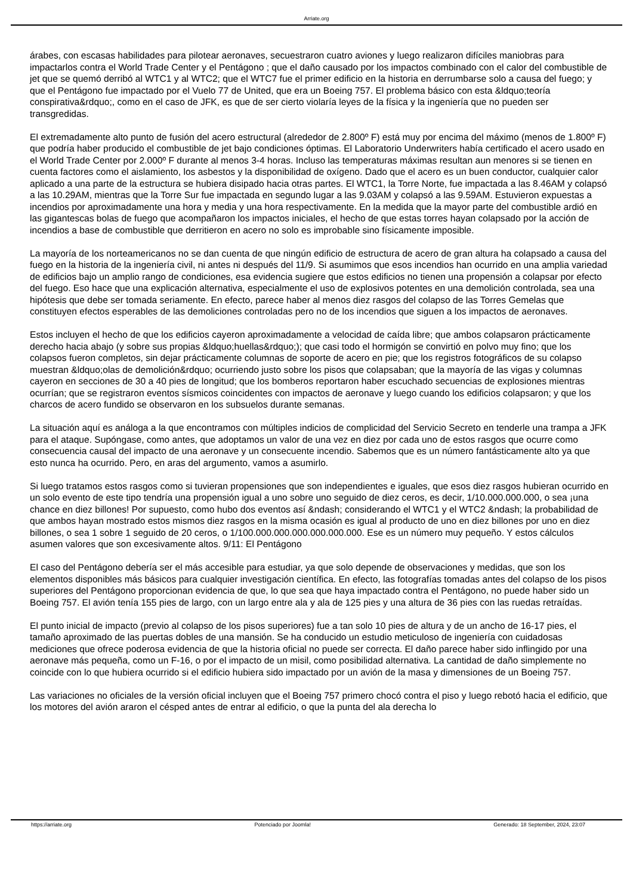Arriate.org
árabes, con escasas habilidades para pilotear aeronaves, secuestraron cuatro aviones y luego realizaron difíciles maniobras para impactarlos contra el World Trade Center y el Pentágono ; que el daño causado por los impactos combinado con el calor del combustible de jet que se quemó derribó al WTC1 y al WTC2; que el WTC7 fue el primer edificio en la historia en derrumbarse solo a causa del fuego; y que el Pentágono fue impactado por el Vuelo 77 de United, que era un Boeing 757. El problema básico con esta &ldquo;teoría conspirativa&rdquo;, como en el caso de JFK, es que de ser cierto violaría leyes de la física y la ingeniería que no pueden ser transgredidas.
El extremadamente alto punto de fusión del acero estructural (alrededor de 2.800º F) está muy por encima del máximo (menos de 1.800º F) que podría haber producido el combustible de jet bajo condiciones óptimas. El Laboratorio Underwriters había certificado el acero usado en el World Trade Center por 2.000º F durante al menos 3-4 horas. Incluso las temperaturas máximas resultan aun menores si se tienen en cuenta factores como el aislamiento, los asbestos y la disponibilidad de oxígeno. Dado que el acero es un buen conductor, cualquier calor aplicado a una parte de la estructura se hubiera disipado hacia otras partes. El WTC1, la Torre Norte, fue impactada a las 8.46AM y colapsó a las 10.29AM, mientras que la Torre Sur fue impactada en segundo lugar a las 9.03AM y colapsó a las 9.59AM. Estuvieron expuestas a incendios por aproximadamente una hora y media y una hora respectivamente. En la medida que la mayor parte del combustible ardió en las gigantescas bolas de fuego que acompañaron los impactos iniciales, el hecho de que estas torres hayan colapsado por la acción de incendios a base de combustible que derritieron en acero no solo es improbable sino físicamente imposible.
La mayoría de los norteamericanos no se dan cuenta de que ningún edificio de estructura de acero de gran altura ha colapsado a causa del fuego en la historia de la ingeniería civil, ni antes ni después del 11/9. Si asumimos que esos incendios han ocurrido en una amplia variedad de edificios bajo un amplio rango de condiciones, esa evidencia sugiere que estos edificios no tienen una propensión a colapsar por efecto del fuego. Eso hace que una explicación alternativa, especialmente el uso de explosivos potentes en una demolición controlada, sea una hipótesis que debe ser tomada seriamente. En efecto, parece haber al menos diez rasgos del colapso de las Torres Gemelas que constituyen efectos esperables de las demoliciones controladas pero no de los incendios que siguen a los impactos de aeronaves.
Estos incluyen el hecho de que los edificios cayeron aproximadamente a velocidad de caída libre; que ambos colapsaron prácticamente derecho hacia abajo (y sobre sus propias &ldquo;huellas&rdquo;); que casi todo el hormigón se convirtió en polvo muy fino; que los colapsos fueron completos, sin dejar prácticamente columnas de soporte de acero en pie; que los registros fotográficos de su colapso muestran &ldquo;olas de demolición&rdquo; ocurriendo justo sobre los pisos que colapsaban; que la mayoría de las vigas y columnas cayeron en secciones de 30 a 40 pies de longitud; que los bomberos reportaron haber escuchado secuencias de explosiones mientras ocurrían; que se registraron eventos sísmicos coincidentes con impactos de aeronave y luego cuando los edificios colapsaron; y que los charcos de acero fundido se observaron en los subsuelos durante semanas.
La situación aquí es análoga a la que encontramos con múltiples indicios de complicidad del Servicio Secreto en tenderle una trampa a JFK para el ataque. Supóngase, como antes, que adoptamos un valor de una vez en diez por cada uno de estos rasgos que ocurre como consecuencia causal del impacto de una aeronave y un consecuente incendio. Sabemos que es un número fantásticamente alto ya que esto nunca ha ocurrido. Pero, en aras del argumento, vamos a asumirlo.
Si luego tratamos estos rasgos como si tuvieran propensiones que son independientes e iguales, que esos diez rasgos hubieran ocurrido en un solo evento de este tipo tendría una propensión igual a uno sobre uno seguido de diez ceros, es decir, 1/10.000.000.000, o sea ¡una chance en diez billones! Por supuesto, como hubo dos eventos así &ndash; considerando el WTC1 y el WTC2 &ndash; la probabilidad de que ambos hayan mostrado estos mismos diez rasgos en la misma ocasión es igual al producto de uno en diez billones por uno en diez billones, o sea 1 sobre 1 seguido de 20 ceros, o 1/100.000.000.000.000.000.000. Ese es un número muy pequeño. Y estos cálculos asumen valores que son excesivamente altos. 9/11: El Pentágono
El caso del Pentágono debería ser el más accesible para estudiar, ya que solo depende de observaciones y medidas, que son los elementos disponibles más básicos para cualquier investigación científica. En efecto, las fotografías tomadas antes del colapso de los pisos superiores del Pentágono proporcionan evidencia de que, lo que sea que haya impactado contra el Pentágono, no puede haber sido un Boeing 757. El avión tenía 155 pies de largo, con un largo entre ala y ala de 125 pies y una altura de 36 pies con las ruedas retraídas.
El punto inicial de impacto (previo al colapso de los pisos superiores) fue a tan solo 10 pies de altura y de un ancho de 16-17 pies, el tamaño aproximado de las puertas dobles de una mansión. Se ha conducido un estudio meticuloso de ingeniería con cuidadosas mediciones que ofrece poderosa evidencia de que la historia oficial no puede ser correcta. El daño parece haber sido inflingido por una aeronave más pequeña, como un F-16, o por el impacto de un misil, como posibilidad alternativa. La cantidad de daño simplemente no coincide con lo que hubiera ocurrido si el edificio hubiera sido impactado por un avión de la masa y dimensiones de un Boeing 757.
Las variaciones no oficiales de la versión oficial incluyen que el Boeing 757 primero chocó contra el piso y luego rebotó hacia el edificio, que los motores del avión araron el césped antes de entrar al edificio, o que la punta del ala derecha lo
https://arriate.org Potenciado por Joomla! Generado: 18 September, 2024, 23:07